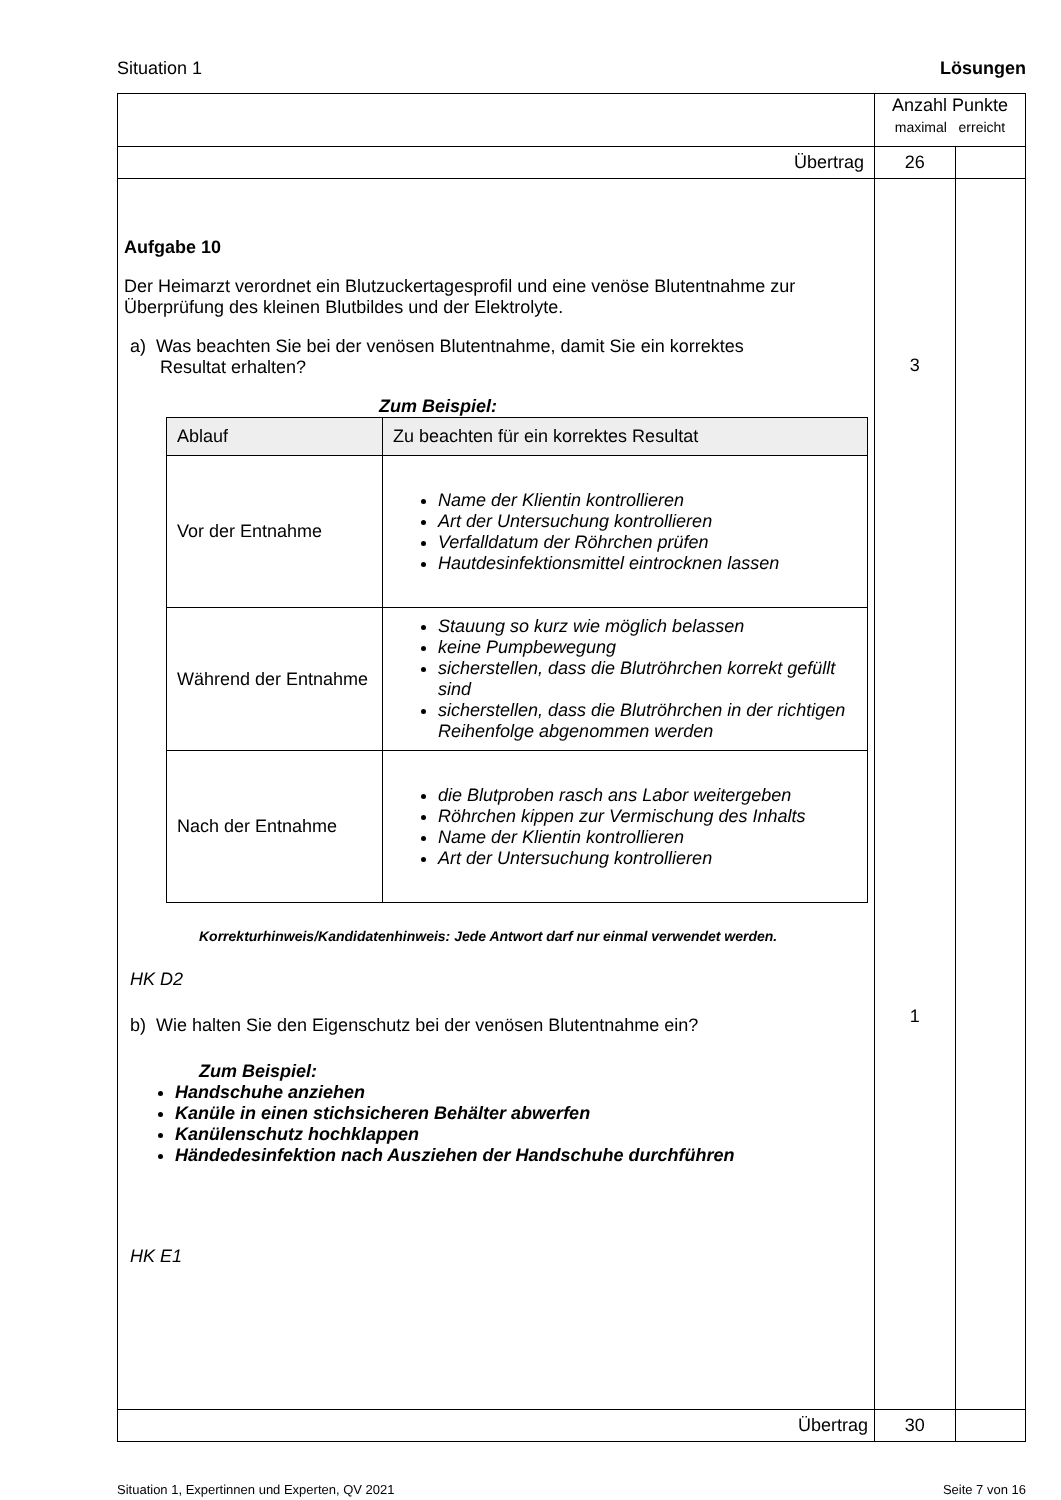Situation 1 Lösungen
| | Anzahl Punkte maximal erreicht | |
| Übertrag | 26 | |
| Aufgabe 10 Der Heimarzt verordnet ein Blutzuckertagesprofil und eine venöse Blutentnahme zur Überprüfung des kleinen Blutbildes und der Elektrolyte. a) Was beachten Sie bei der venösen Blutentnahme, damit Sie ein korrektes Resultat erhalten? Zum Beispiel: / Ablauf / Zu beachten für ein korrektes Resultat / / --- / --- / / Vor der Entnahme / Name der Klientin kontrollieren Art der Untersuchung kontrollieren Verfalldatum der Röhrchen prüfen Hautdesinfektionsmittel eintrocknen lassen / / Während der Entnahme / Stauung so kurz wie möglich belassen keine Pumpbewegung sicherstellen, dass die Blutröhrchen korrekt gefüllt sind sicherstellen, dass die Blutröhrchen in der richtigen Reihenfolge abgenommen werden / / Nach der Entnahme / die Blutproben rasch ans Labor weitergeben Röhrchen kippen zur Vermischung des Inhalts Name der Klientin kontrollieren Art der Untersuchung kontrollieren / Korrekturhinweis/Kandidatenhinweis: Jede Antwort darf nur einmal verwendet werden. HK D2 b) Wie halten Sie den Eigenschutz bei der venösen Blutentnahme ein? Zum Beispiel: Handschuhe anziehen Kanüle in einen stichsicheren Behälter abwerfen Kanülenschutz hochklappen Händedesinfektion nach Ausziehen der Handschuhe durchführen HK E1 | 3 1 | |
| Übertrag | 30 | |
Situation 1, Expertinnen und Experten, QV 2021 Seite 7 von 16